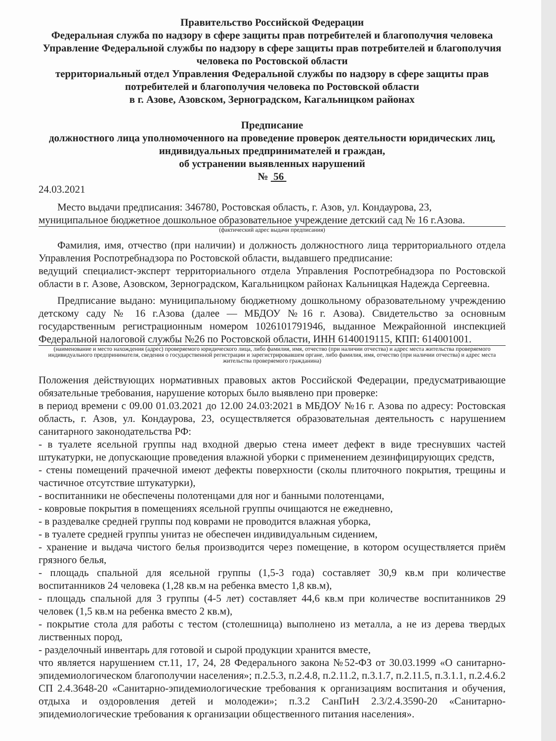Правительство Российской Федерации
Федеральная служба по надзору в сфере защиты прав потребителей и благополучия человека
Управление Федеральной службы по надзору в сфере защиты прав потребителей и благополучия человека по Ростовской области
территориальный отдел Управления Федеральной службы по надзору в сфере защиты прав потребителей и благополучия человека по Ростовской области
в г. Азове, Азовском, Зерноградском, Кагальницком районах
Предписание
должностного лица уполномоченного на проведение проверок деятельности юридических лиц, индивидуальных предпринимателей и граждан,
об устранении выявленных нарушений
№ 56
24.03.2021
Место выдачи предписания: 346780, Ростовская область, г. Азов, ул. Кондаурова, 23,
муниципальное бюджетное дошкольное образовательное учреждение детский сад № 16 г.Азова.
(фактический адрес выдачи предписания)
Фамилия, имя, отчество (при наличии) и должность должностного лица территориального отдела Управления Роспотребнадзора по Ростовской области, выдавшего предписание:
ведущий специалист-эксперт территориального отдела Управления Роспотребнадзора по Ростовской области в г. Азове, Азовском, Зерноградском, Кагальницком районах Кальницкая Надежда Сергеевна.
Предписание выдано: муниципальному бюджетному дошкольному образовательному учреждению детскому саду № 16 г.Азова (далее — МБДОУ №16 г. Азова). Свидетельство за основным государственным регистрационным номером 1026101791946, выданное Межрайонной инспекцией Федеральной налоговой службы №26 по Ростовской области, ИНН 6140019115, КПП: 614001001.
(наименование и место нахождения (адрес) проверяемого юридического лица, либо фамилия, имя, отчество (при наличии отчества) и адрес места жительства проверяемого индивидуального предпринимателя, сведения о государственной регистрации и зарегистрировавшем органе, либо фамилия, имя, отчество (при наличии отчества) и адрес места жительства проверяемого гражданина)
Положения действующих нормативных правовых актов Российской Федерации, предусматривающие обязательные требования, нарушение которых было выявлено при проверке:
в период времени с 09.00 01.03.2021 до 12.00 24.03:2021 в МБДОУ №16 г. Азова по адресу: Ростовская область, г. Азов, ул. Кондаурова, 23, осуществляется образовательная деятельность с нарушением санитарного законодательства РФ:
- в туалете ясельной группы над входной дверью стена имеет дефект в виде треснувших частей штукатурки, не допускающие проведения влажной уборки с применением дезинфицирующих средств,
- стены помещений прачечной имеют дефекты поверхности (сколы плиточного покрытия, трещины и частичное отсутствие штукатурки),
- воспитанники не обеспечены полотенцами для ног и банными полотенцами,
- ковровые покрытия в помещениях ясельной группы очищаются не ежедневно,
- в раздевалке средней группы под коврами не проводится влажная уборка,
- в туалете средней группы унитаз не обеспечен индивидуальным сидением,
- хранение и выдача чистого белья производится через помещение, в котором осуществляется приём грязного белья,
- площадь спальной для ясельной группы (1,5-3 года) составляет 30,9 кв.м при количестве воспитанников 24 человека (1,28 кв.м на ребенка вместо 1,8 кв.м),
- площадь спальной для 3 группы (4-5 лет) составляет 44,6 кв.м при количестве воспитанников 29 человек (1,5 кв.м на ребенка вместо 2 кв.м),
- покрытие стола для работы с тестом (столешница) выполнено из металла, а не из дерева твердых лиственных пород,
- разделочный инвентарь для готовой и сырой продукции хранится вместе,
что является нарушением ст.11, 17, 24, 28 Федерального закона №52-ФЗ от 30.03.1999 «О санитарно-эпидемиологическом благополучии населения»; п.2.5.3, п.2.4.8, п.2.11.2, п.3.1.7, п.2.11.5, п.3.1.1, п.2.4.6.2 СП 2.4.3648-20 «Санитарно-эпидемиологические требования к организациям воспитания и обучения, отдыха и оздоровления детей и молодежи»; п.3.2 СанПиН 2.3/2.4.3590-20 «Санитарно-эпидемиологические требования к организации общественного питания населения».